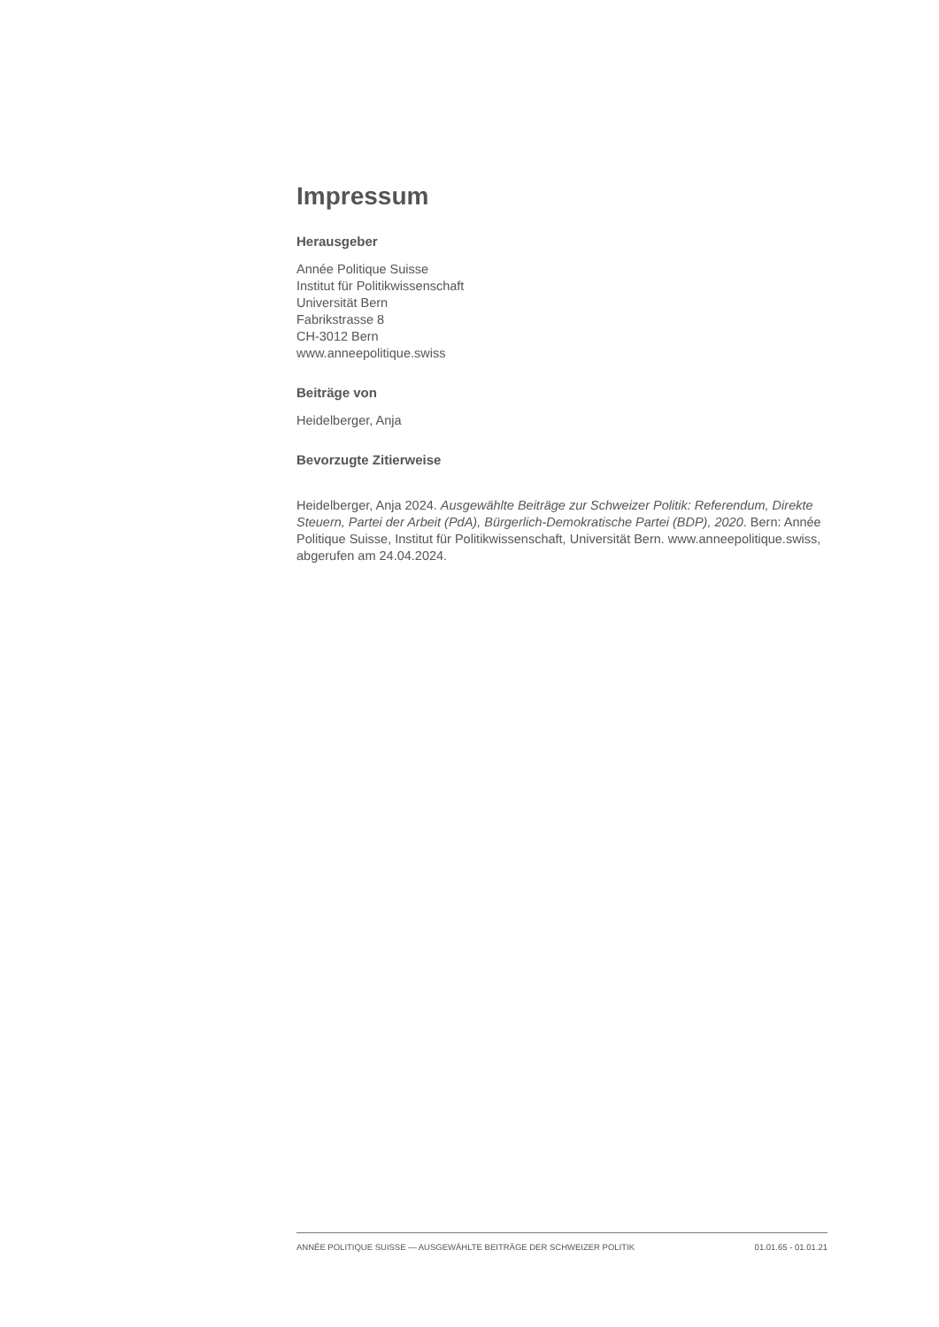Impressum
Herausgeber
Année Politique Suisse
Institut für Politikwissenschaft
Universität Bern
Fabrikstrasse 8
CH-3012 Bern
www.anneepolitique.swiss
Beiträge von
Heidelberger, Anja
Bevorzugte Zitierweise
Heidelberger, Anja 2024. Ausgewählte Beiträge zur Schweizer Politik: Referendum, Direkte Steuern, Partei der Arbeit (PdA), Bürgerlich-Demokratische Partei (BDP), 2020. Bern: Année Politique Suisse, Institut für Politikwissenschaft, Universität Bern. www.anneepolitique.swiss, abgerufen am 24.04.2024.
ANNÉE POLITIQUE SUISSE — AUSGEWÄHLTE BEITRÄGE DER SCHWEIZER POLITIK 01.01.65 - 01.01.21